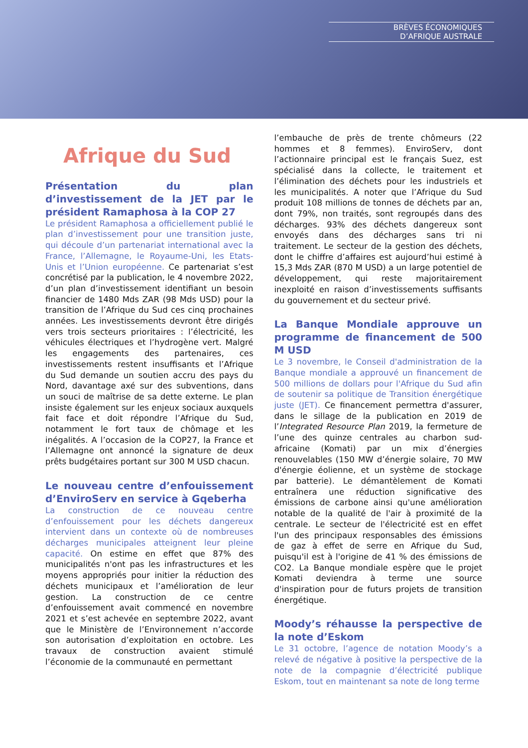BRÈVES ÉCONOMIQUES
D’AFRIQUE AUSTRALE
Afrique du Sud
Présentation du plan d’investissement de la JET par le président Ramaphosa à la COP 27
Le président Ramaphosa a officiellement publié le plan d’investissement pour une transition juste, qui découle d’un partenariat international avec la France, l’Allemagne, le Royaume-Uni, les Etats-Unis et l’Union européenne. Ce partenariat s’est concrétisé par la publication, le 4 novembre 2022, d’un plan d’investissement identifiant un besoin financier de 1480 Mds ZAR (98 Mds USD) pour la transition de l’Afrique du Sud ces cinq prochaines années. Les investissements devront être dirigés vers trois secteurs prioritaires : l’électricité, les véhicules électriques et l’hydrogène vert. Malgré les engagements des partenaires, ces investissements restent insuffisants et l’Afrique du Sud demande un soutien accru des pays du Nord, davantage axé sur des subventions, dans un souci de maîtrise de sa dette externe. Le plan insiste également sur les enjeux sociaux auxquels fait face et doit répondre l’Afrique du Sud, notamment le fort taux de chômage et les inégalités. A l’occasion de la COP27, la France et l’Allemagne ont annoncé la signature de deux prêts budgétaires portant sur 300 M USD chacun.
Le nouveau centre d’enfouissement d’EnviroServ en service à Gqeberha
La construction de ce nouveau centre d’enfouissement pour les déchets dangereux intervient dans un contexte où de nombreuses décharges municipales atteignent leur pleine capacité. On estime en effet que 87% des municipalités n'ont pas les infrastructures et les moyens appropriés pour initier la réduction des déchets municipaux et l’amélioration de leur gestion. La construction de ce centre d’enfouissement avait commencé en novembre 2021 et s’est achevée en septembre 2022, avant que le Ministère de l’Environnement n’accorde son autorisation d’exploitation en octobre. Les travaux de construction avaient stimulé l’économie de la communauté en permettant
l’embauche de près de trente chômeurs (22 hommes et 8 femmes). EnviroServ, dont l’actionnaire principal est le français Suez, est spécialisé dans la collecte, le traitement et l’élimination des déchets pour les industriels et les municipalités. A noter que l’Afrique du Sud produit 108 millions de tonnes de déchets par an, dont 79%, non traités, sont regroupés dans des décharges. 93% des déchets dangereux sont envoyés dans des décharges sans tri ni traitement. Le secteur de la gestion des déchets, dont le chiffre d’affaires est aujourd’hui estimé à 15,3 Mds ZAR (870 M USD) a un large potentiel de développement, qui reste majoritairement inexploité en raison d’investissements suffisants du gouvernement et du secteur privé.
La Banque Mondiale approuve un programme de financement de 500 M USD
Le 3 novembre, le Conseil d'administration de la Banque mondiale a approuvé un financement de 500 millions de dollars pour l'Afrique du Sud afin de soutenir sa politique de Transition énergétique juste (JET). Ce financement permettra d'assurer, dans le sillage de la publication en 2019 de l’Integrated Resource Plan 2019, la fermeture de l’une des quinze centrales au charbon sud-africaine (Komati) par un mix d’énergies renouvelables (150 MW d’énergie solaire, 70 MW d'énergie éolienne, et un système de stockage par batterie). Le démantèlement de Komati entraînera une réduction significative des émissions de carbone ainsi qu'une amélioration notable de la qualité de l'air à proximité de la centrale. Le secteur de l'électricité est en effet l'un des principaux responsables des émissions de gaz à effet de serre en Afrique du Sud, puisqu'il est à l'origine de 41 % des émissions de CO2. La Banque mondiale espère que le projet Komati deviendra à terme une source d'inspiration pour de futurs projets de transition énergétique.
Moody’s réhausse la perspective de la note d’Eskom
Le 31 octobre, l’agence de notation Moody’s a relevé de négative à positive la perspective de la note de la compagnie d’électricité publique Eskom, tout en maintenant sa note de long terme